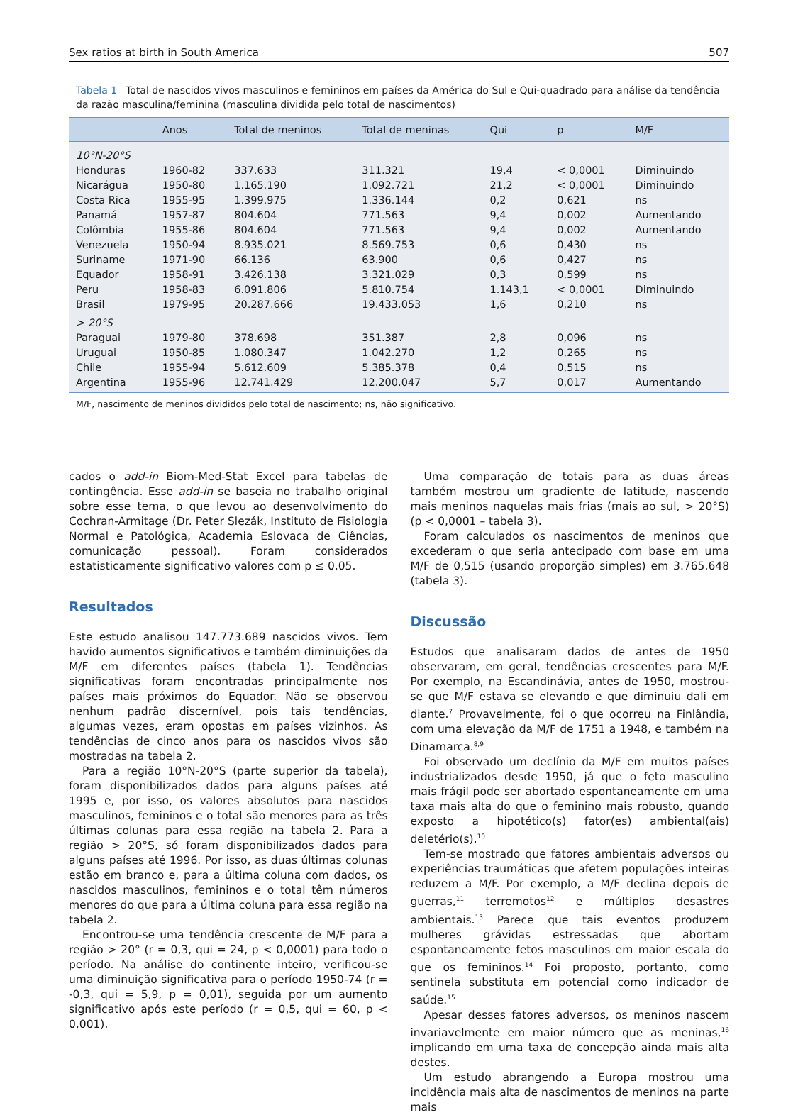Sex ratios at birth in South America 507
Tabela 1 Total de nascidos vivos masculinos e femininos em países da América do Sul e Qui-quadrado para análise da tendência da razão masculina/feminina (masculina dividida pelo total de nascimentos)
| | Anos | Total de meninos | Total de meninas | Qui | p | M/F |
| --- | --- | --- | --- | --- | --- | --- |
| 10°N-20°S | | | | | | |
| Honduras | 1960-82 | 337.633 | 311.321 | 19,4 | < 0,0001 | Diminuindo |
| Nicarágua | 1950-80 | 1.165.190 | 1.092.721 | 21,2 | < 0,0001 | Diminuindo |
| Costa Rica | 1955-95 | 1.399.975 | 1.336.144 | 0,2 | 0,621 | ns |
| Panamá | 1957-87 | 804.604 | 771.563 | 9,4 | 0,002 | Aumentando |
| Colômbia | 1955-86 | 804.604 | 771.563 | 9,4 | 0,002 | Aumentando |
| Venezuela | 1950-94 | 8.935.021 | 8.569.753 | 0,6 | 0,430 | ns |
| Suriname | 1971-90 | 66.136 | 63.900 | 0,6 | 0,427 | ns |
| Equador | 1958-91 | 3.426.138 | 3.321.029 | 0,3 | 0,599 | ns |
| Peru | 1958-83 | 6.091.806 | 5.810.754 | 1.143,1 | < 0,0001 | Diminuindo |
| Brasil | 1979-95 | 20.287.666 | 19.433.053 | 1,6 | 0,210 | ns |
| > 20°S | | | | | | |
| Paraguai | 1979-80 | 378.698 | 351.387 | 2,8 | 0,096 | ns |
| Uruguai | 1950-85 | 1.080.347 | 1.042.270 | 1,2 | 0,265 | ns |
| Chile | 1955-94 | 5.612.609 | 5.385.378 | 0,4 | 0,515 | ns |
| Argentina | 1955-96 | 12.741.429 | 12.200.047 | 5,7 | 0,017 | Aumentando |
M/F, nascimento de meninos divididos pelo total de nascimento; ns, não significativo.
cados o add-in Biom-Med-Stat Excel para tabelas de contingência. Esse add-in se baseia no trabalho original sobre esse tema, o que levou ao desenvolvimento do Cochran-Armitage (Dr. Peter Slezák, Instituto de Fisiologia Normal e Patológica, Academia Eslovaca de Ciências, comunicação pessoal). Foram considerados estatisticamente significativo valores com p ≤ 0,05.
Resultados
Este estudo analisou 147.773.689 nascidos vivos. Tem havido aumentos significativos e também diminuições da M/F em diferentes países (tabela 1). Tendências significativas foram encontradas principalmente nos países mais próximos do Equador. Não se observou nenhum padrão discernível, pois tais tendências, algumas vezes, eram opostas em países vizinhos. As tendências de cinco anos para os nascidos vivos são mostradas na tabela 2.
Para a região 10°N-20°S (parte superior da tabela), foram disponibilizados dados para alguns países até 1995 e, por isso, os valores absolutos para nascidos masculinos, femininos e o total são menores para as três últimas colunas para essa região na tabela 2. Para a região > 20°S, só foram disponibilizados dados para alguns países até 1996. Por isso, as duas últimas colunas estão em branco e, para a última coluna com dados, os nascidos masculinos, femininos e o total têm números menores do que para a última coluna para essa região na tabela 2.
Encontrou-se uma tendência crescente de M/F para a região > 20° (r = 0,3, qui = 24, p < 0,0001) para todo o período. Na análise do continente inteiro, verificou-se uma diminuição significativa para o período 1950-74 (r = -0,3, qui = 5,9, p = 0,01), seguida por um aumento significativo após este período (r = 0,5, qui = 60, p < 0,001).
Uma comparação de totais para as duas áreas também mostrou um gradiente de latitude, nascendo mais meninos naquelas mais frias (mais ao sul, > 20°S) (p < 0,0001 – tabela 3).
Foram calculados os nascimentos de meninos que excederam o que seria antecipado com base em uma M/F de 0,515 (usando proporção simples) em 3.765.648 (tabela 3).
Discussão
Estudos que analisaram dados de antes de 1950 observaram, em geral, tendências crescentes para M/F. Por exemplo, na Escandinávia, antes de 1950, mostrou-se que M/F estava se elevando e que diminuiu dali em diante.<sup>7</sup> Provavelmente, foi o que ocorreu na Finlândia, com uma elevação da M/F de 1751 a 1948, e também na Dinamarca.<sup>8,9</sup>
Foi observado um declínio da M/F em muitos países industrializados desde 1950, já que o feto masculino mais frágil pode ser abortado espontaneamente em uma taxa mais alta do que o feminino mais robusto, quando exposto a hipotético(s) fator(es) ambiental(ais) deletério(s).<sup>10</sup>
Tem-se mostrado que fatores ambientais adversos ou experiências traumáticas que afetem populações inteiras reduzem a M/F. Por exemplo, a M/F declina depois de guerras,<sup>11</sup> terremotos<sup>12</sup> e múltiplos desastres ambientais.<sup>13</sup> Parece que tais eventos produzem mulheres grávidas estressadas que abortam espontaneamente fetos masculinos em maior escala do que os femininos.<sup>14</sup> Foi proposto, portanto, como sentinela substituta em potencial como indicador de saúde.<sup>15</sup>
Apesar desses fatores adversos, os meninos nascem invariavelmente em maior número que as meninas,<sup>16</sup> implicando em uma taxa de concepção ainda mais alta destes.
Um estudo abrangendo a Europa mostrou uma incidência mais alta de nascimentos de meninos na parte mais